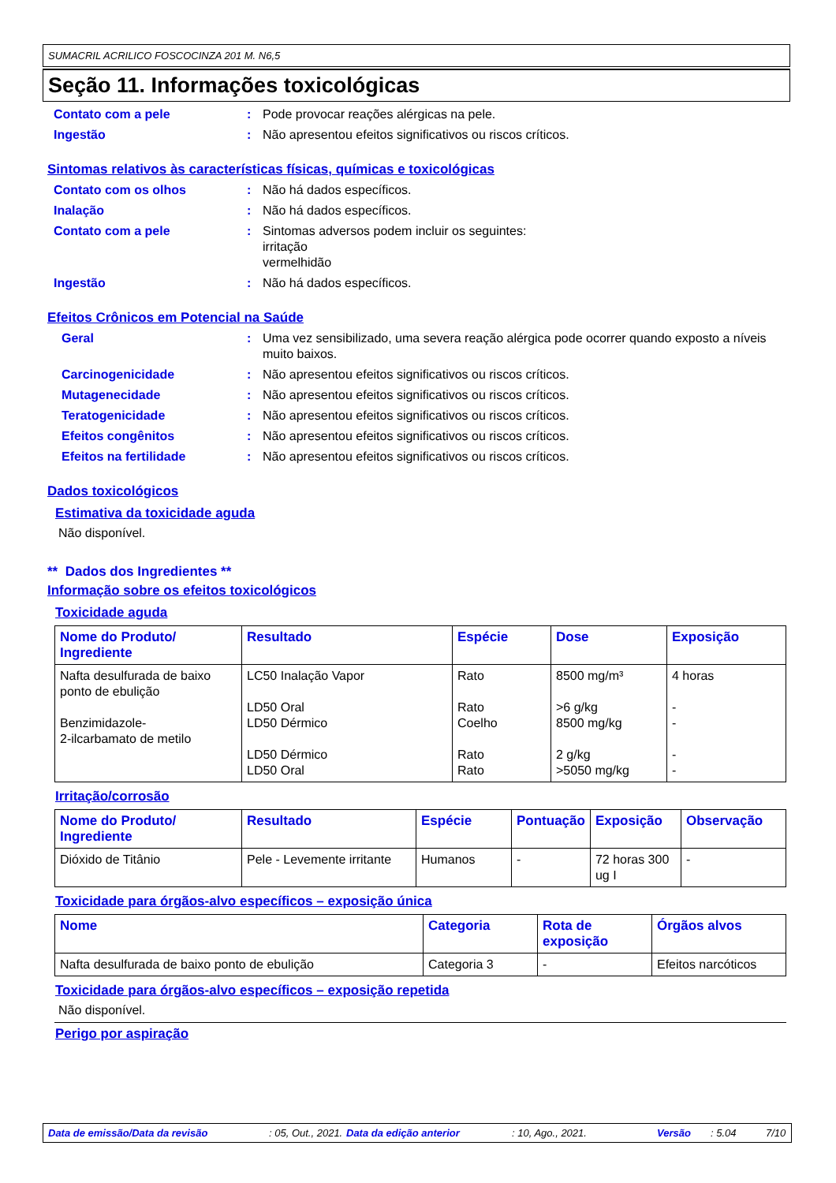SUMACRIL ACRILICO FOSCOCINZA 201 M. N6,5
Seção 11. Informações toxicológicas
Contato com a pele : Pode provocar reações alérgicas na pele.
Ingestão : Não apresentou efeitos significativos ou riscos críticos.
Sintomas relativos às características físicas, químicas e toxicológicas
Contato com os olhos : Não há dados específicos.
Inalação : Não há dados específicos.
Contato com a pele : Sintomas adversos podem incluir os seguintes:
irritação
vermelhidão
Ingestão : Não há dados específicos.
Efeitos Crônicos em Potencial na Saúde
Geral : Uma vez sensibilizado, uma severa reação alérgica pode ocorrer quando exposto a níveis muito baixos.
Carcinogenicidade : Não apresentou efeitos significativos ou riscos críticos.
Mutagenecidade : Não apresentou efeitos significativos ou riscos críticos.
Teratogenicidade : Não apresentou efeitos significativos ou riscos críticos.
Efeitos congênitos : Não apresentou efeitos significativos ou riscos críticos.
Efeitos na fertilidade : Não apresentou efeitos significativos ou riscos críticos.
Dados toxicológicos
Estimativa da toxicidade aguda
Não disponível.
** Dados dos Ingredientes **
Informação sobre os efeitos toxicológicos
Toxicidade aguda
| Nome do Produto/ Ingrediente | Resultado | Espécie | Dose | Exposição |
| --- | --- | --- | --- | --- |
| Nafta desulfurada de baixo ponto de ebulição Benzimidazole- 2-ilcarbamato de metilo | LC50 Inalação Vapor LD50 Oral LD50 Dérmico LD50 Dérmico LD50 Oral | Rato Rato Coelho Rato Rato | 8500 mg/m³ >6 g/kg 8500 mg/kg 2 g/kg >5050 mg/kg | 4 horas - - - - |
Irritação/corrosão
| Nome do Produto/ Ingrediente | Resultado | Espécie | Pontuação | Exposição | Observação |
| --- | --- | --- | --- | --- | --- |
| Dióxido de Titânio | Pele - Levemente irritante | Humanos | - | 72 horas 300 ug I | - |
Toxicidade para órgãos-alvo específicos – exposição única
| Nome | Categoria | Rota de exposição | Órgãos alvos |
| --- | --- | --- | --- |
| Nafta desulfurada de baixo ponto de ebulição | Categoria 3 | - | Efeitos narcóticos |
Toxicidade para órgãos-alvo específicos – exposição repetida
Não disponível.
Perigo por aspiração
Data de emissão/Data da revisão: 05, Out., 2021. Data da edição anterior: 10, Ago., 2021. Versão: 5.04 7/10